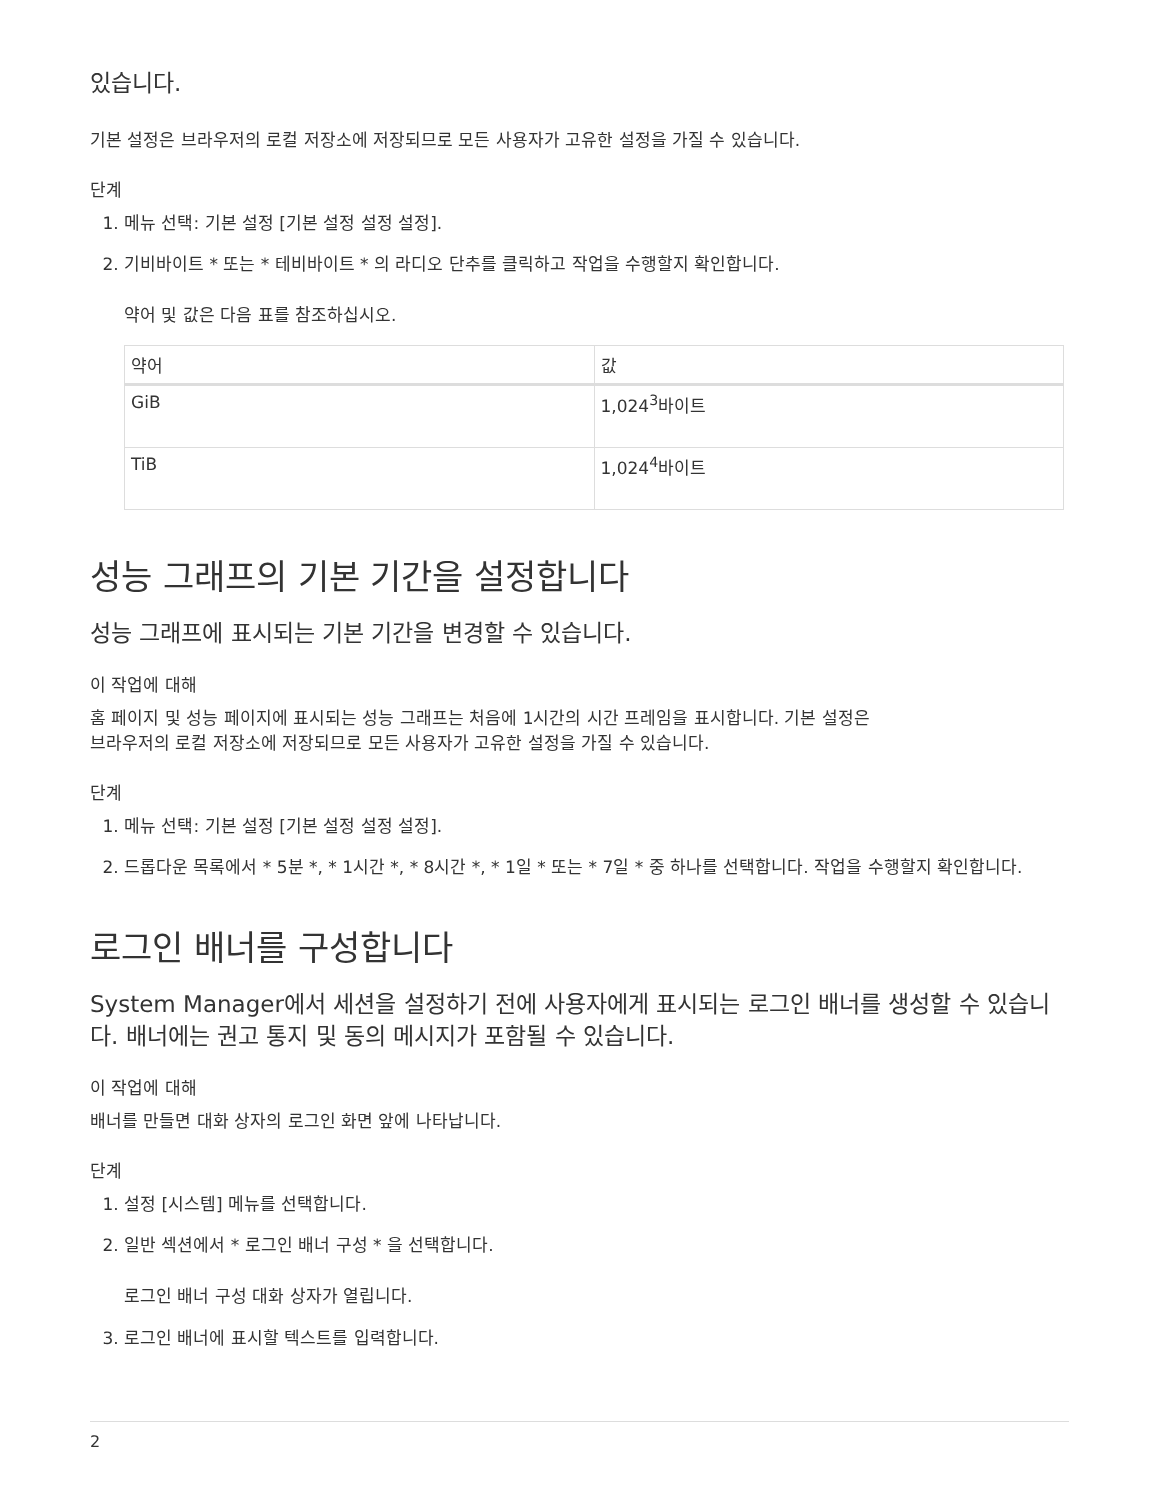있습니다.
기본 설정은 브라우저의 로컬 저장소에 저장되므로 모든 사용자가 고유한 설정을 가질 수 있습니다.
단계
1. 메뉴 선택: 기본 설정 [기본 설정 설정 설정].
2. 기비바이트 * 또는 * 테비바이트 * 의 라디오 단추를 클릭하고 작업을 수행할지 확인합니다.
약어 및 값은 다음 표를 참조하십시오.
| 약어 | 값 |
| --- | --- |
| GiB | 1,024<sup>3</sup>바이트 |
| TiB | 1,024<sup>4</sup>바이트 |
성능 그래프의 기본 기간을 설정합니다
성능 그래프에 표시되는 기본 기간을 변경할 수 있습니다.
이 작업에 대해
홈 페이지 및 성능 페이지에 표시되는 성능 그래프는 처음에 1시간의 시간 프레임을 표시합니다. 기본 설정은
브라우저의 로컬 저장소에 저장되므로 모든 사용자가 고유한 설정을 가질 수 있습니다.
단계
1. 메뉴 선택: 기본 설정 [기본 설정 설정 설정].
2. 드롭다운 목록에서 * 5분 *, * 1시간 *, * 8시간 *, * 1일 * 또는 * 7일 * 중 하나를 선택합니다. 작업을 수행할지 확인합니다.
로그인 배너를 구성합니다
System Manager에서 세션을 설정하기 전에 사용자에게 표시되는 로그인 배너를 생성할 수 있습니다. 배너에는 권고 통지 및 동의 메시지가 포함될 수 있습니다.
이 작업에 대해
배너를 만들면 대화 상자의 로그인 화면 앞에 나타납니다.
단계
1. 설정 [시스템] 메뉴를 선택합니다.
2. 일반 섹션에서 * 로그인 배너 구성 * 을 선택합니다.
로그인 배너 구성 대화 상자가 열립니다.
3. 로그인 배너에 표시할 텍스트를 입력합니다.
2